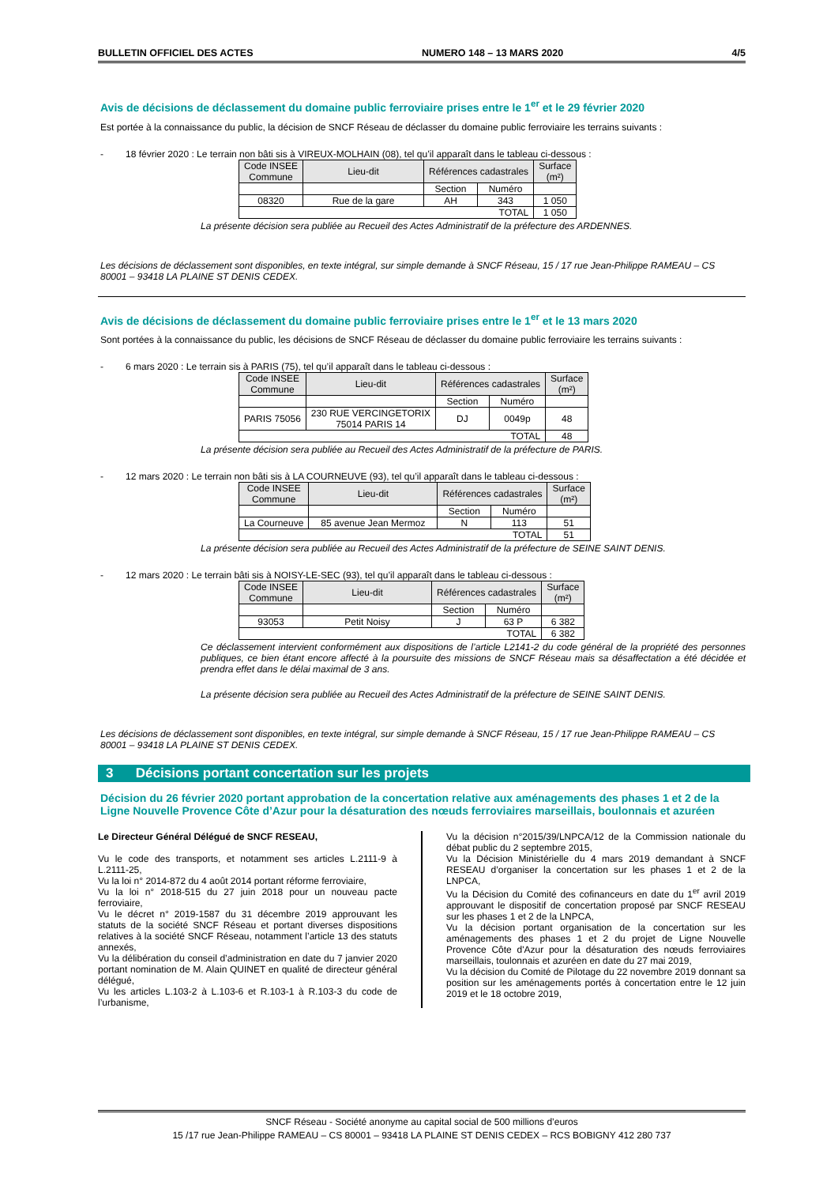BULLETIN OFFICIEL DES ACTES NUMERO 148 – 13 MARS 2020 4/5
Avis de décisions de déclassement du domaine public ferroviaire prises entre le 1<sup>er</sup> et le 29 février 2020
Est portée à la connaissance du public, la décision de SNCF Réseau de déclasser du domaine public ferroviaire les terrains suivants :
- 18 février 2020 : Le terrain non bâti sis à VIREUX-MOLHAIN (08), tel qu’il apparaît dans le tableau ci-dessous :
| Code INSEE Commune | Lieu-dit | Références cadastrales | | Surface (m²) |
| --- | --- | --- | --- | --- |
| | | Section | Numéro | |
| 08320 | Rue de la gare | AH | 343 | 1 050 |
| TOTAL | | | | 1 050 |
La présente décision sera publiée au Recueil des Actes Administratif de la préfecture des ARDENNES.
Les décisions de déclassement sont disponibles, en texte intégral, sur simple demande à SNCF Réseau, 15 / 17 rue Jean-Philippe RAMEAU – CS 80001 – 93418 LA PLAINE ST DENIS CEDEX.
Avis de décisions de déclassement du domaine public ferroviaire prises entre le 1<sup>er</sup> et le 13 mars 2020
Sont portées à la connaissance du public, les décisions de SNCF Réseau de déclasser du domaine public ferroviaire les terrains suivants :
- 6 mars 2020 : Le terrain sis à PARIS (75), tel qu’il apparaît dans le tableau ci-dessous :
| Code INSEE Commune | Lieu-dit | Références cadastrales | | Surface (m²) |
| --- | --- | --- | --- | --- |
| | | Section | Numéro | |
| PARIS 75056 | 230 RUE VERCINGETORIX 75014 PARIS 14 | DJ | 0049p | 48 |
| TOTAL | | | | 48 |
La présente décision sera publiée au Recueil des Actes Administratif de la préfecture de PARIS.
- 12 mars 2020 : Le terrain non bâti sis à LA COURNEUVE (93), tel qu’il apparaît dans le tableau ci-dessous :
| Code INSEE Commune | Lieu-dit | Références cadastrales | | Surface (m²) |
| --- | --- | --- | --- | --- |
| | | Section | Numéro | |
| La Courneuve | 85 avenue Jean Mermoz | N | 113 | 51 |
| TOTAL | | | | 51 |
La présente décision sera publiée au Recueil des Actes Administratif de la préfecture de SEINE SAINT DENIS.
- 12 mars 2020 : Le terrain bâti sis à NOISY-LE-SEC (93), tel qu’il apparaît dans le tableau ci-dessous :
| Code INSEE Commune | Lieu-dit | Références cadastrales | | Surface (m²) |
| --- | --- | --- | --- | --- |
| | | Section | Numéro | |
| 93053 | Petit Noisy | J | 63 P | 6 382 |
| TOTAL | | | | 6 382 |
Ce déclassement intervient conformément aux dispositions de l’article L2141-2 du code général de la propriété des personnes publiques, ce bien étant encore affecté à la poursuite des missions de SNCF Réseau mais sa désaffectation a été décidée et prendra effet dans le délai maximal de 3 ans.
La présente décision sera publiée au Recueil des Actes Administratif de la préfecture de SEINE SAINT DENIS.
Les décisions de déclassement sont disponibles, en texte intégral, sur simple demande à SNCF Réseau, 15 / 17 rue Jean-Philippe RAMEAU – CS 80001 – 93418 LA PLAINE ST DENIS CEDEX.
3 Décisions portant concertation sur les projets
Décision du 26 février 2020 portant approbation de la concertation relative aux aménagements des phases 1 et 2 de la Ligne Nouvelle Provence Côte d’Azur pour la désaturation des nœuds ferroviaires marseillais, boulonnais et azuréen
Le Directeur Général Délégué de SNCF RESEAU,
Vu le code des transports, et notamment ses articles L.2111-9 à L.2111-25,
Vu la loi n° 2014-872 du 4 août 2014 portant réforme ferroviaire,
Vu la loi n° 2018-515 du 27 juin 2018 pour un nouveau pacte ferroviaire,
Vu le décret n° 2019-1587 du 31 décembre 2019 approuvant les statuts de la société SNCF Réseau et portant diverses dispositions relatives à la société SNCF Réseau, notamment l’article 13 des statuts annexés,
Vu la délibération du conseil d’administration en date du 7 janvier 2020 portant nomination de M. Alain QUINET en qualité de directeur général délégué,
Vu les articles L.103-2 à L.103-6 et R.103-1 à R.103-3 du code de l’urbanisme,
Vu la décision n°2015/39/LNPCA/12 de la Commission nationale du débat public du 2 septembre 2015,
Vu la Décision Ministérielle du 4 mars 2019 demandant à SNCF RESEAU d’organiser la concertation sur les phases 1 et 2 de la LNPCA,
Vu la Décision du Comité des cofinanceurs en date du 1<sup>er</sup> avril 2019 approuvant le dispositif de concertation proposé par SNCF RESEAU sur les phases 1 et 2 de la LNPCA,
Vu la décision portant organisation de la concertation sur les aménagements des phases 1 et 2 du projet de Ligne Nouvelle Provence Côte d'Azur pour la désaturation des nœuds ferroviaires marseillais, toulonnais et azuréen en date du 27 mai 2019,
Vu la décision du Comité de Pilotage du 22 novembre 2019 donnant sa position sur les aménagements portés à concertation entre le 12 juin 2019 et le 18 octobre 2019,
SNCF Réseau - Société anonyme au capital social de 500 millions d’euros
15 /17 rue Jean-Philippe RAMEAU – CS 80001 – 93418 LA PLAINE ST DENIS CEDEX – RCS BOBIGNY 412 280 737